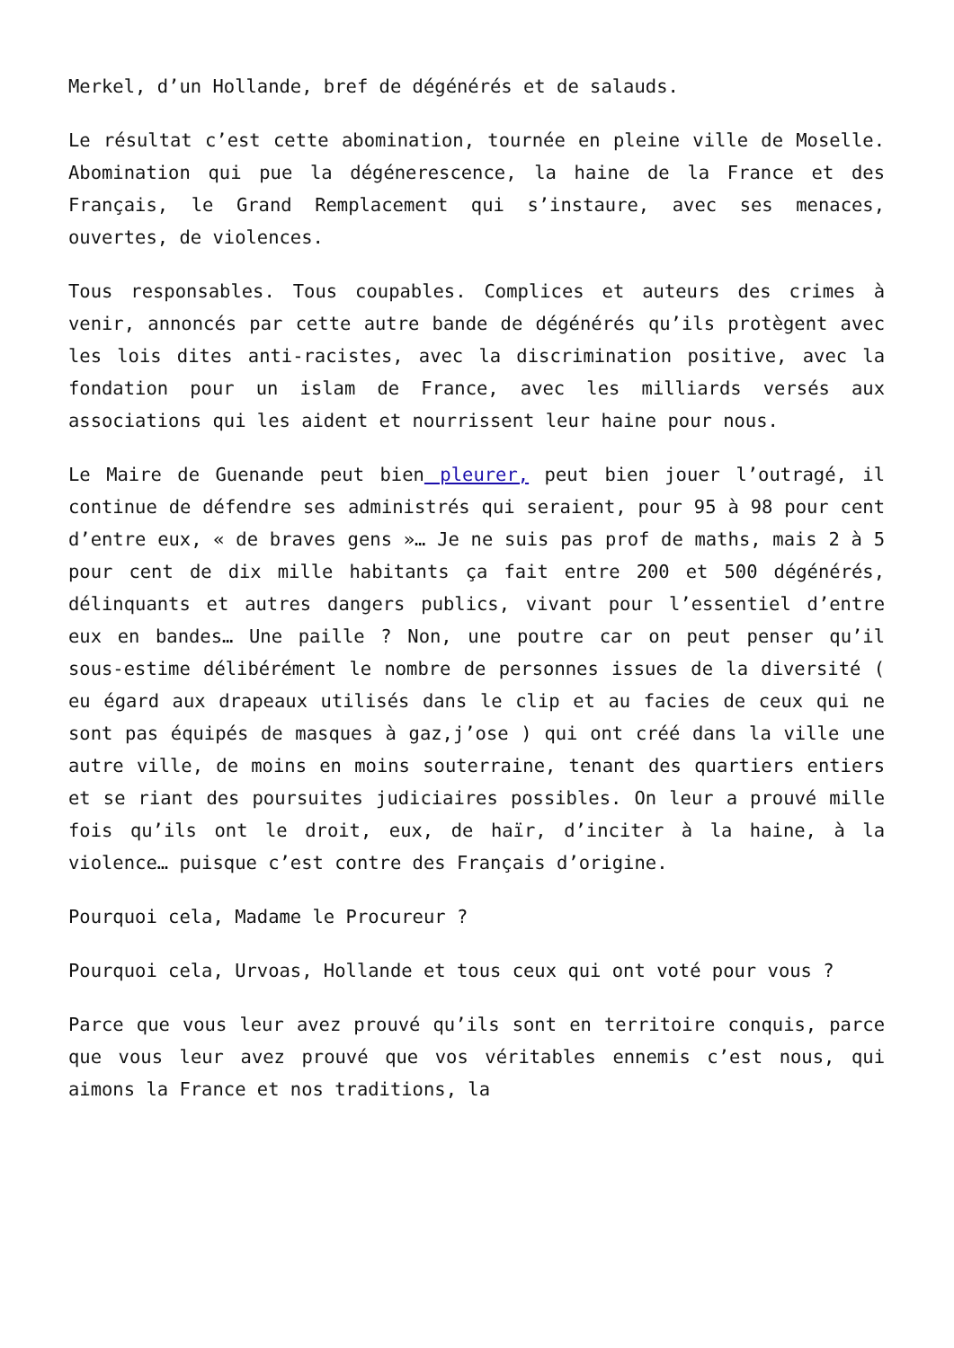Merkel, d’un Hollande, bref de dégénérés et de salauds.
Le résultat c’est cette abomination, tournée en pleine ville de Moselle. Abomination qui pue la dégéneresc­ence, la haine de la France et des Français, le Grand Remplacement qui s’instaure, avec ses menaces, ouvertes, de violences.
Tous responsables. Tous coupables. Complices et auteurs des crimes à venir, annoncés par cette autre bande de dégénérés qu’ils protègent avec les lois dites anti-racistes, avec la discrimination positive, avec la fondation pour un islam de France, avec les milliards versés aux associations qui les aident et nourrissent leur haine pour nous.
Le Maire de Guenande peut bien pleurer, peut bien jouer l’outragé, il continue de défendre ses administrés qui seraient, pour 95 à 98 pour cent d’entre eux, « de braves gens »… Je ne suis pas prof de maths, mais 2 à 5 pour cent de dix mille habitants ça fait entre 200 et 500 dégénérés, délinquants et autres dangers publics, vivant pour l’essentiel d’entre eux en bandes… Une paille ? Non, une poutre car on peut penser qu’il sous-estime délibérément le nombre de personnes issues de la diversité ( eu égard aux drapeaux utilisés dans le clip et au facies de ceux qui ne sont pas équipés de masques à gaz,j’ose ) qui ont créé dans la ville une autre ville, de moins en moins souterraine, tenant des quartiers entiers et se riant des poursuites judiciaires possibles. On leur a prouvé mille fois qu’ils ont le droit, eux, de haïr, d’inciter à la haine, à la violence… puisque c’est contre des Français d’origine.
Pourquoi cela, Madame le Procureur ?
Pourquoi cela, Urvoas, Hollande et tous ceux qui ont voté pour vous ?
Parce que vous leur avez prouvé qu’ils sont en territoire conquis, parce que vous leur avez prouvé que vos véritables ennemis c’est nous, qui aimons la France et nos traditions, la